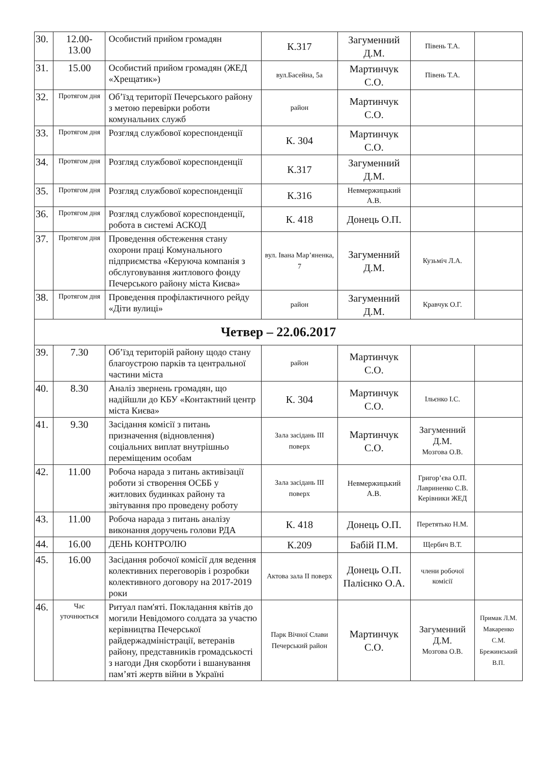| 30. | 12.00-13.00 | Особистий прийом громадян | К.317 | Загуменний Д.М. | Півень Т.А. | |
| 31. | 15.00 | Особистий прийом громадян (ЖЕД «Хрещатик») | вул.Басейна, 5а | Мартинчук С.О. | Півень Т.А. | |
| 32. | Протягом дня | Об’їзд території Печерського району з метою перевірки роботи комунальних служб | район | Мартинчук С.О. | | |
| 33. | Протягом дня | Розгляд службової кореспонденції | К. 304 | Мартинчук С.О. | | |
| 34. | Протягом дня | Розгляд службової кореспонденції | К.317 | Загуменний Д.М. | | |
| 35. | Протягом дня | Розгляд службової кореспонденції | К.316 | Невмержицький А.В. | | |
| 36. | Протягом дня | Розгляд службової кореспонденції, робота в системі АСКОД | К. 418 | Донець О.П. | | |
| 37. | Протягом дня | Проведення обстеження стану охорони праці Комунального підприємства «Керуюча компанія з обслуговування житлового фонду Печерського району міста Києва» | вул. Івана Мар’яненка, 7 | Загуменний Д.М. | Кузьміч Л.А. | |
| 38. | Протягом дня | Проведення профілактичного рейду «Діти вулиці» | район | Загуменний Д.М. | Кравчук О.Г. | |
| Четвер – 22.06.2017 | | | | | | |
| 39. | 7.30 | Об’їзд територій району щодо стану благоустрою парків та центральної частини міста | район | Мартинчук С.О. | | |
| 40. | 8.30 | Аналіз звернень громадян, що надійшли до КБУ «Контактний центр міста Києва» | К. 304 | Мартинчук С.О. | Ільєнко І.С. | |
| 41. | 9.30 | Засідання комісії з питань призначення (відновлення) соціальних виплат внутрішньо переміщеним особам | Зала засідань III поверх | Мартинчук С.О. | Загуменний Д.М. Мозгова О.В. | |
| 42. | 11.00 | Робоча нарада з питань активізації роботи зі створення ОСББ у житлових будинках району та звітування про проведену роботу | Зала засідань III поверх | Невмержицький А.В. | Григор’єва О.П. Лавриненко С.В. Керівники ЖЕД | |
| 43. | 11.00 | Робоча нарада з питань аналізу виконання доручень голови РДА | К. 418 | Донець О.П. | Перетятько Н.М. | |
| 44. | 16.00 | ДЕНЬ КОНТРОЛЮ | К.209 | Бабій П.М. | Щербич В.Т. | |
| 45. | 16.00 | Засідання робочої комісії для ведення колективних переговорів і розробки колективного договору на 2017-2019 роки | Актова зала II поверх | Донець О.П. Палієнко О.А. | члени робочої комісії | |
| 46. | Час уточнюється | Ритуал пам'яті. Покладання квітів до могили Невідомого солдата за участю керівництва Печерської райдержадміністрації, ветеранів району, представників громадськості з нагоди Дня скорботи і вшанування пам’яті жертв війни в Україні | Парк Вічної Слави Печерський район | Мартинчук С.О. | Загуменний Д.М. Мозгова О.В. | Примак Л.М. Макаренко С.М. Брежинський В.П. |